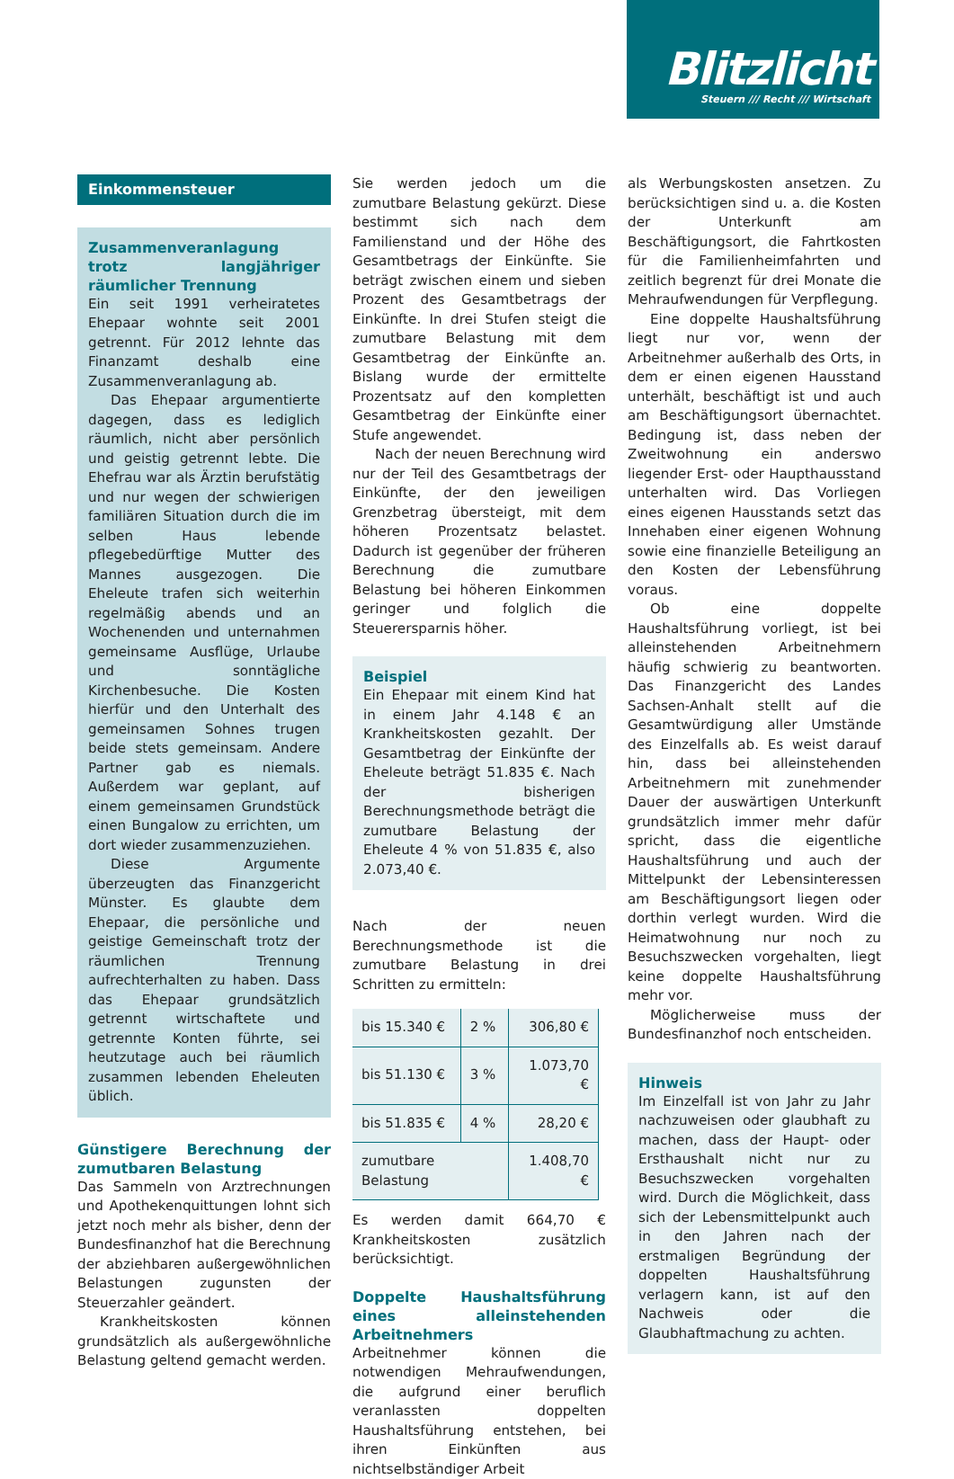Blitzlicht
Steuern /// Recht /// Wirtschaft
Einkommensteuer
Zusammenveranlagung trotz langjähriger räumlicher Trennung
Ein seit 1991 verheiratetes Ehepaar wohnte seit 2001 getrennt. Für 2012 lehnte das Finanzamt deshalb eine Zusammenveranlagung ab.
Das Ehepaar argumentierte dagegen, dass es lediglich räumlich, nicht aber persönlich und geistig getrennt lebte. Die Ehefrau war als Ärztin berufstätig und nur wegen der schwierigen familiären Situation durch die im selben Haus lebende pflegebedürftige Mutter des Mannes ausgezogen. Die Eheleute trafen sich weiterhin regelmäßig abends und an Wochenenden und unternahmen gemeinsame Ausflüge, Urlaube und sonntägliche Kirchenbesuche. Die Kosten hierfür und den Unterhalt des gemeinsamen Sohnes trugen beide stets gemeinsam. Andere Partner gab es niemals. Außerdem war geplant, auf einem gemeinsamen Grundstück einen Bungalow zu errichten, um dort wieder zusammenzuziehen.
Diese Argumente überzeugten das Finanzgericht Münster. Es glaubte dem Ehepaar, die persönliche und geistige Gemeinschaft trotz der räumlichen Trennung aufrechterhalten zu haben. Dass das Ehepaar grundsätzlich getrennt wirtschaftete und getrennte Konten führte, sei heutzutage auch bei räumlich zusammen lebenden Eheleuten üblich.
Günstigere Berechnung der zumutbaren Belastung
Das Sammeln von Arztrechnungen und Apothekenquittungen lohnt sich jetzt noch mehr als bisher, denn der Bundesfinanzhof hat die Berechnung der abziehbaren außergewöhnlichen Belastungen zugunsten der Steuerzahler geändert.
Krankheitskosten können grundsätzlich als außergewöhnliche Belastung geltend gemacht werden.
Sie werden jedoch um die zumutbare Belastung gekürzt. Diese bestimmt sich nach dem Familienstand und der Höhe des Gesamtbetrags der Einkünfte. Sie beträgt zwischen einem und sieben Prozent des Gesamtbetrags der Einkünfte. In drei Stufen steigt die zumutbare Belastung mit dem Gesamtbetrag der Einkünfte an. Bislang wurde der ermittelte Prozentsatz auf den kompletten Gesamtbetrag der Einkünfte einer Stufe angewendet.
Nach der neuen Berechnung wird nur der Teil des Gesamtbetrags der Einkünfte, der den jeweiligen Grenzbetrag übersteigt, mit dem höheren Prozentsatz belastet. Dadurch ist gegenüber der früheren Berechnung die zumutbare Belastung bei höheren Einkommen geringer und folglich die Steuerersparnis höher.
Beispiel
Ein Ehepaar mit einem Kind hat in einem Jahr 4.148 € an Krankheitskosten gezahlt. Der Gesamtbetrag der Einkünfte der Eheleute beträgt 51.835 €. Nach der bisherigen Berechnungsmethode beträgt die zumutbare Belastung der Eheleute 4 % von 51.835 €, also 2.073,40 €.
Nach der neuen Berechnungsmethode ist die zumutbare Belastung in drei Schritten zu ermitteln:
| bis 15.340 € | 2 % | 306,80 € |
| bis 51.130 € | 3 % | 1.073,70 € |
| bis 51.835 € | 4 % | 28,20 € |
| zumutbare Belastung | | 1.408,70 € |
Es werden damit 664,70 € Krankheitskosten zusätzlich berücksichtigt.
Doppelte Haushaltsführung eines alleinstehenden Arbeitnehmers
Arbeitnehmer können die notwendigen Mehraufwendungen, die aufgrund einer beruflich veranlassten doppelten Haushaltsführung entstehen, bei ihren Einkünften aus nichtselbständiger Arbeit
als Werbungskosten ansetzen. Zu berücksichtigen sind u. a. die Kosten der Unterkunft am Beschäftigungsort, die Fahrtkosten für die Familienheimfahrten und zeitlich begrenzt für drei Monate die Mehraufwendungen für Verpflegung.
Eine doppelte Haushaltsführung liegt nur vor, wenn der Arbeitnehmer außerhalb des Orts, in dem er einen eigenen Hausstand unterhält, beschäftigt ist und auch am Beschäftigungsort übernachtet. Bedingung ist, dass neben der Zweitwohnung ein anderswo liegender Erst- oder Haupthausstand unterhalten wird. Das Vorliegen eines eigenen Hausstands setzt das Innehaben einer eigenen Wohnung sowie eine finanzielle Beteiligung an den Kosten der Lebensführung voraus.
Ob eine doppelte Haushaltsführung vorliegt, ist bei alleinstehenden Arbeitnehmern häufig schwierig zu beantworten. Das Finanzgericht des Landes Sachsen-Anhalt stellt auf die Gesamtwürdigung aller Umstände des Einzelfalls ab. Es weist darauf hin, dass bei alleinstehenden Arbeitnehmern mit zunehmender Dauer der auswärtigen Unterkunft grundsätzlich immer mehr dafür spricht, dass die eigentliche Haushaltsführung und auch der Mittelpunkt der Lebensinteressen am Beschäftigungsort liegen oder dorthin verlegt wurden. Wird die Heimatwohnung nur noch zu Besuchszwecken vorgehalten, liegt keine doppelte Haushaltsführung mehr vor.
Möglicherweise muss der Bundesfinanzhof noch entscheiden.
Hinweis
Im Einzelfall ist von Jahr zu Jahr nachzuweisen oder glaubhaft zu machen, dass der Haupt- oder Ersthaushalt nicht nur zu Besuchszwecken vorgehalten wird. Durch die Möglichkeit, dass sich der Lebensmittelpunkt auch in den Jahren nach der erstmaligen Begründung der doppelten Haushaltsführung verlagern kann, ist auf den Nachweis oder die Glaubhaftmachung zu achten.